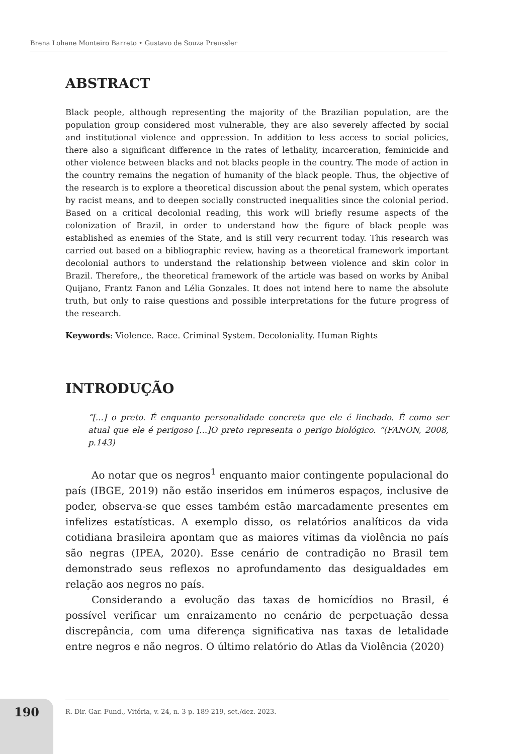Brena Lohane Monteiro Barreto • Gustavo de Souza Preussler
ABSTRACT
Black people, although representing the majority of the Brazilian population, are the population group considered most vulnerable, they are also severely affected by social and institutional violence and oppression. In addition to less access to social policies, there also a significant difference in the rates of lethality, incarceration, feminicide and other violence between blacks and not blacks people in the country. The mode of action in the country remains the negation of humanity of the black people. Thus, the objective of the research is to explore a theoretical discussion about the penal system, which operates by racist means, and to deepen socially constructed inequalities since the colonial period. Based on a critical decolonial reading, this work will briefly resume aspects of the colonization of Brazil, in order to understand how the figure of black people was established as enemies of the State, and is still very recurrent today. This research was carried out based on a bibliographic review, having as a theoretical framework important decolonial authors to understand the relationship between violence and skin color in Brazil. Therefore,, the theoretical framework of the article was based on works by Anibal Quijano, Frantz Fanon and Lélia Gonzales. It does not intend here to name the absolute truth, but only to raise questions and possible interpretations for the future progress of the research.
Keywords: Violence. Race. Criminal System. Decoloniality. Human Rights
INTRODUÇÃO
“[...] o preto. É enquanto personalidade concreta que ele é linchado. É como ser atual que ele é perigoso [...]O preto representa o perigo biológico. “(FANON, 2008, p.143)
Ao notar que os negros<sup>1</sup> enquanto maior contingente populacional do país (IBGE, 2019) não estão inseridos em inúmeros espaços, inclusive de poder, observa-se que esses também estão marcadamente presentes em infelizes estatísticas. A exemplo disso, os relatórios analíticos da vida cotidiana brasileira apontam que as maiores vítimas da violência no país são negras (IPEA, 2020). Esse cenário de contradição no Brasil tem demonstrado seus reflexos no aprofundamento das desigualdades em relação aos negros no país.
Considerando a evolução das taxas de homicídios no Brasil, é possível verificar um enraizamento no cenário de perpetuação dessa discrepância, com uma diferença significativa nas taxas de letalidade entre negros e não negros. O último relatório do Atlas da Violência (2020)
190 R. Dir. Gar. Fund., Vitória, v. 24, n. 3 p. 189-219, set./dez. 2023.